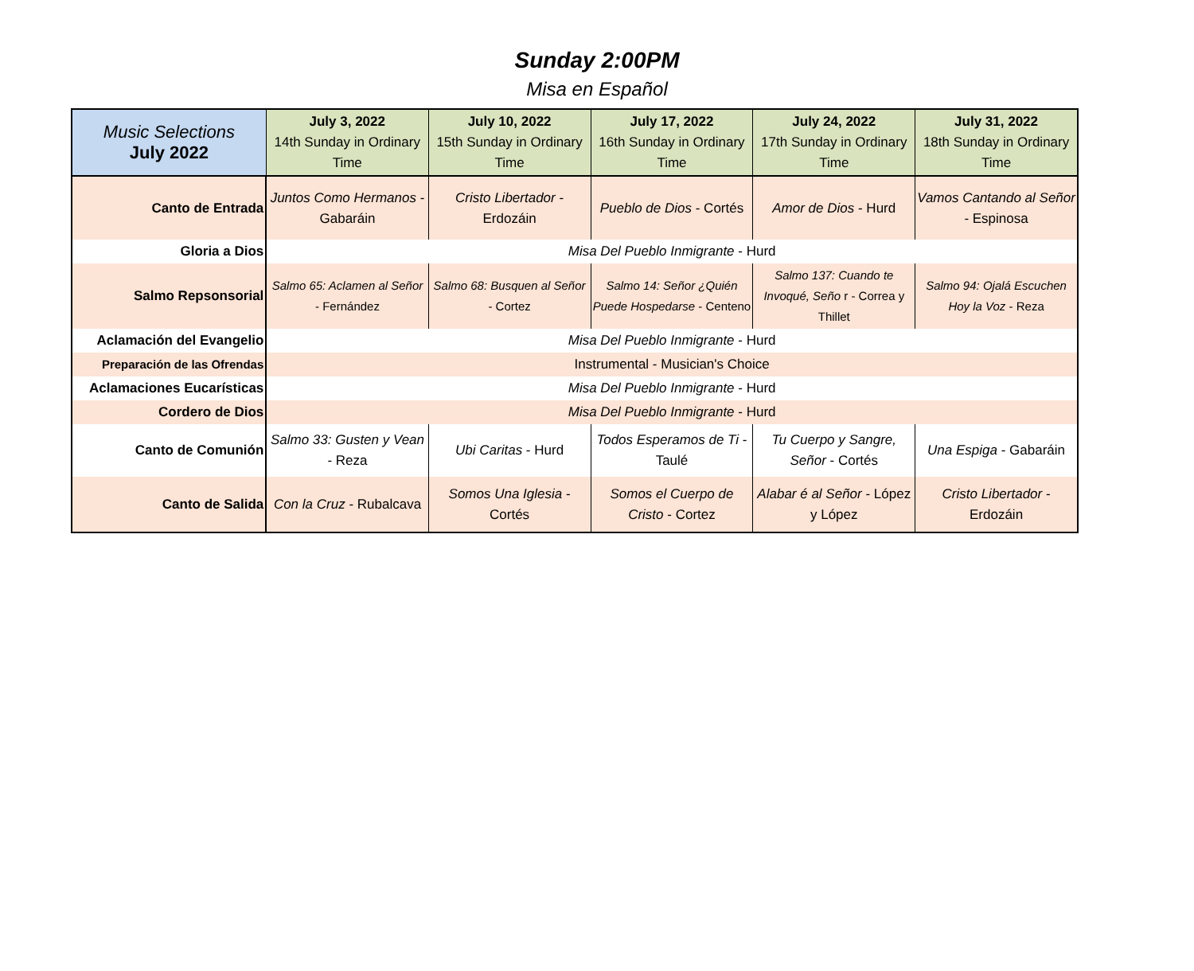Sunday 2:00PM
Misa en Español
| Music Selections July 2022 | July 3, 2022 14th Sunday in Ordinary Time | July 10, 2022 15th Sunday in Ordinary Time | July 17, 2022 16th Sunday in Ordinary Time | July 24, 2022 17th Sunday in Ordinary Time | July 31, 2022 18th Sunday in Ordinary Time |
| --- | --- | --- | --- | --- | --- |
| Canto de Entrada | Juntos Como Hermanos - Gabaráin | Cristo Libertador - Erdozáin | Pueblo de Dios - Cortés | Amor de Dios - Hurd | Vamos Cantando al Señor - Espinosa |
| Gloria a Dios | Misa Del Pueblo Inmigrante - Hurd | | | | |
| Salmo Repsonsorial | Salmo 65: Aclamen al Señor - Fernández | Salmo 68: Busquen al Señor - Cortez | Salmo 14: Señor ¿Quién Puede Hospedarse - Centeno | Salmo 137: Cuando te Invoqué, Seño r - Correa y Thillet | Salmo 94: Ojalá Escuchen Hoy la Voz - Reza |
| Aclamación del Evangelio | Misa Del Pueblo Inmigrante - Hurd | | | | |
| Preparación de las Ofrendas | Instrumental - Musician's Choice | | | | |
| Aclamaciones Eucarísticas | Misa Del Pueblo Inmigrante - Hurd | | | | |
| Cordero de Dios | Misa Del Pueblo Inmigrante - Hurd | | | | |
| Canto de Comunión | Salmo 33: Gusten y Vean - Reza | Ubi Caritas - Hurd | Todos Esperamos de Ti - Taulé | Tu Cuerpo y Sangre, Señor - Cortés | Una Espiga - Gabaráin |
| Canto de Salida | Con la Cruz - Rubalcava | Somos Una Iglesia - Cortés | Somos el Cuerpo de Cristo - Cortez | Alabar é al Señor - López y López | Cristo Libertador - Erdozáin |